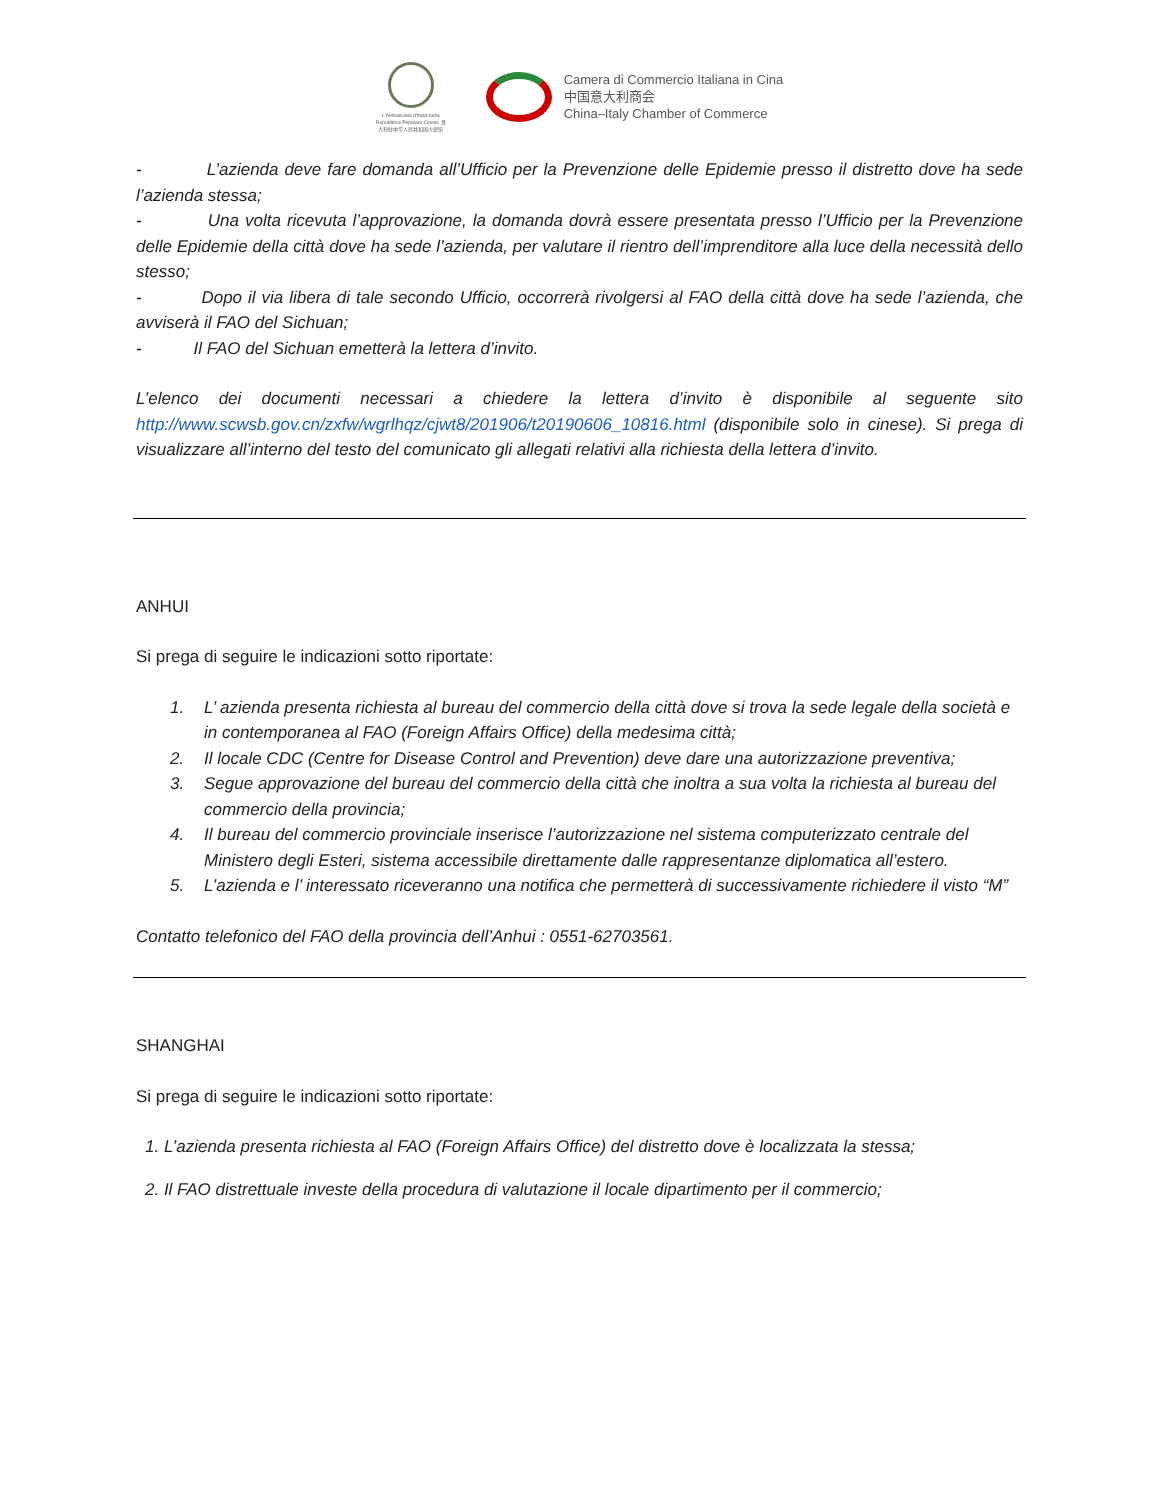L'Ambasciata d'Italia nella Repubblica Popolare Cinese 意大利驻中华人民共和国大使馆
Camera di Commercio Italiana in Cina
中国意大利商会
China–Italy Chamber of Commerce
- L’azienda deve fare domanda all’Ufficio per la Prevenzione delle Epidemie presso il distretto dove ha sede l’azienda stessa;
- Una volta ricevuta l’approvazione, la domanda dovrà essere presentata presso l’Ufficio per la Prevenzione delle Epidemie della città dove ha sede l’azienda, per valutare il rientro dell’imprenditore alla luce della necessità dello stesso;
- Dopo il via libera di tale secondo Ufficio, occorrerà rivolgersi al FAO della città dove ha sede l’azienda, che avviserà il FAO del Sichuan;
- Il FAO del Sichuan emetterà la lettera d’invito.
L’elenco dei documenti necessari a chiedere la lettera d’invito è disponibile al seguente sito http://www.scwsb.gov.cn/zxfw/wgrlhqz/cjwt8/201906/t20190606_10816.html (disponibile solo in cinese). Si prega di visualizzare all’interno del testo del comunicato gli allegati relativi alla richiesta della lettera d’invito.
ANHUI
Si prega di seguire le indicazioni sotto riportate:
1. L’ azienda presenta richiesta al bureau del commercio della città dove si trova la sede legale della società e in contemporanea al FAO (Foreign Affairs Office) della medesima città;
2. Il locale CDC (Centre for Disease Control and Prevention) deve dare una autorizzazione preventiva;
3. Segue approvazione del bureau del commercio della città che inoltra a sua volta la richiesta al bureau del commercio della provincia;
4. Il bureau del commercio provinciale inserisce l’autorizzazione nel sistema computerizzato centrale del Ministero degli Esteri, sistema accessibile direttamente dalle rappresentanze diplomatica all’estero.
5. L’azienda e l’ interessato riceveranno una notifica che permetterà di successivamente richiedere il visto “M”
Contatto telefonico del FAO della provincia dell’Anhui : 0551-62703561.
SHANGHAI
Si prega di seguire le indicazioni sotto riportate:
1. L’azienda presenta richiesta al FAO (Foreign Affairs Office) del distretto dove è localizzata la stessa;
2. Il FAO distrettuale investe della procedura di valutazione il locale dipartimento per il commercio;